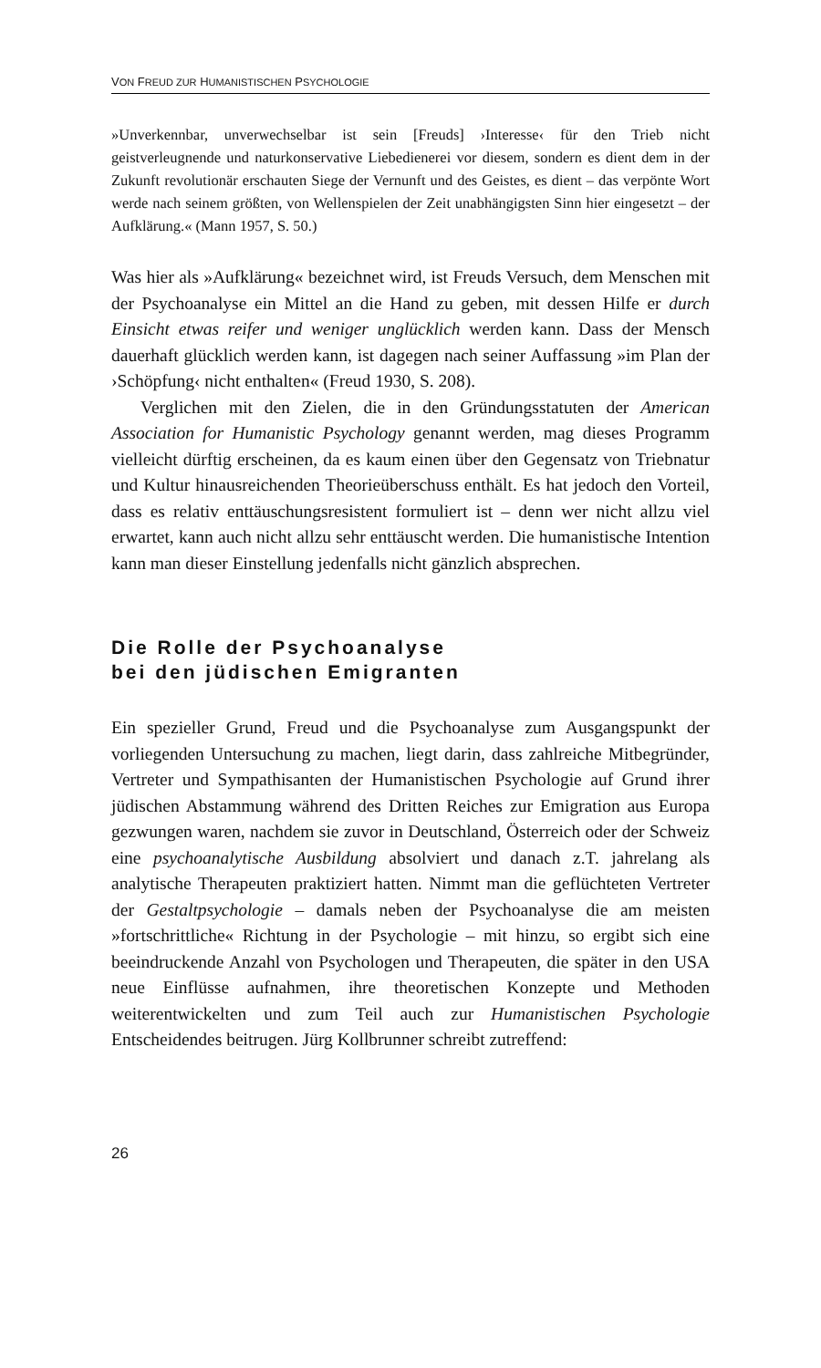VON FREUD ZUR HUMANISTISCHEN PSYCHOLOGIE
»Unverkennbar, unverwechselbar ist sein [Freuds] ›Interesse‹ für den Trieb nicht geistverleugnende und naturkonservative Liebedienerei vor diesem, sondern es dient dem in der Zukunft revolutionär erschauten Siege der Vernunft und des Geistes, es dient – das verpönte Wort werde nach seinem größten, von Wellenspielen der Zeit unabhängigsten Sinn hier eingesetzt – der Aufklärung.« (Mann 1957, S. 50.)
Was hier als »Aufklärung« bezeichnet wird, ist Freuds Versuch, dem Menschen mit der Psychoanalyse ein Mittel an die Hand zu geben, mit dessen Hilfe er durch Einsicht etwas reifer und weniger unglücklich werden kann. Dass der Mensch dauerhaft glücklich werden kann, ist dagegen nach seiner Auffassung »im Plan der ›Schöpfung‹ nicht enthalten« (Freud 1930, S. 208).
Verglichen mit den Zielen, die in den Gründungsstatuten der American Association for Humanistic Psychology genannt werden, mag dieses Programm vielleicht dürftig erscheinen, da es kaum einen über den Gegensatz von Triebnatur und Kultur hinausreichenden Theorieüberschuss enthält. Es hat jedoch den Vorteil, dass es relativ enttäuschungsresistent formuliert ist – denn wer nicht allzu viel erwartet, kann auch nicht allzu sehr enttäuscht werden. Die humanistische Intention kann man dieser Einstellung jedenfalls nicht gänzlich absprechen.
Die Rolle der Psychoanalyse
bei den jüdischen Emigranten
Ein spezieller Grund, Freud und die Psychoanalyse zum Ausgangspunkt der vorliegenden Untersuchung zu machen, liegt darin, dass zahlreiche Mitbegründer, Vertreter und Sympathisanten der Humanistischen Psychologie auf Grund ihrer jüdischen Abstammung während des Dritten Reiches zur Emigration aus Europa gezwungen waren, nachdem sie zuvor in Deutschland, Österreich oder der Schweiz eine psychoanalytische Ausbildung absolviert und danach z.T. jahrelang als analytische Therapeuten praktiziert hatten. Nimmt man die geflüchteten Vertreter der Gestaltpsychologie – damals neben der Psychoanalyse die am meisten »fortschrittliche« Richtung in der Psychologie – mit hinzu, so ergibt sich eine beeindruckende Anzahl von Psychologen und Therapeuten, die später in den USA neue Einflüsse aufnahmen, ihre theoretischen Konzepte und Methoden weiterentwickelten und zum Teil auch zur Humanistischen Psychologie Entscheidendes beitrugen. Jürg Kollbrunner schreibt zutreffend:
26